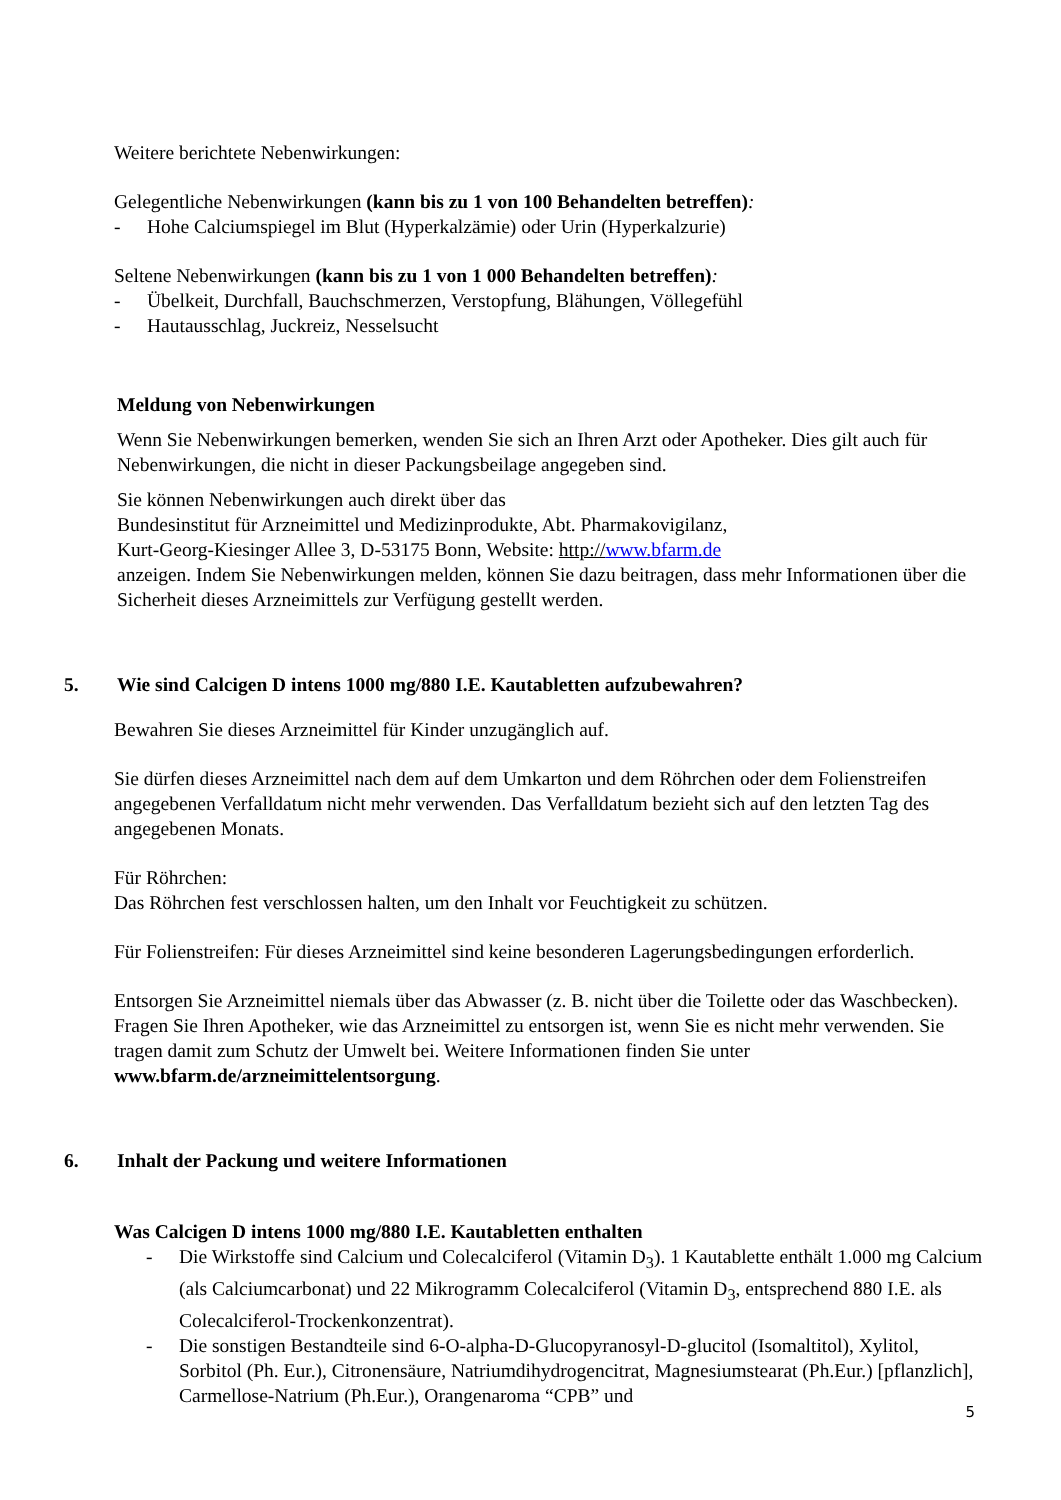Weitere berichtete Nebenwirkungen:
Gelegentliche Nebenwirkungen (kann bis zu 1 von 100 Behandelten betreffen):
- Hohe Calciumspiegel im Blut (Hyperkalzämie) oder Urin (Hyperkalzurie)
Seltene Nebenwirkungen (kann bis zu 1 von 1 000 Behandelten betreffen):
- Übelkeit, Durchfall, Bauchschmerzen, Verstopfung, Blähungen, Völlegefühl
- Hautausschlag, Juckreiz, Nesselsucht
Meldung von Nebenwirkungen
Wenn Sie Nebenwirkungen bemerken, wenden Sie sich an Ihren Arzt oder Apotheker. Dies gilt auch für Nebenwirkungen, die nicht in dieser Packungsbeilage angegeben sind.
Sie können Nebenwirkungen auch direkt über das
Bundesinstitut für Arzneimittel und Medizinprodukte, Abt. Pharmakovigilanz,
Kurt-Georg-Kiesinger Allee 3, D-53175 Bonn, Website: http://www.bfarm.de
anzeigen. Indem Sie Nebenwirkungen melden, können Sie dazu beitragen, dass mehr Informationen über die Sicherheit dieses Arzneimittels zur Verfügung gestellt werden.
5. Wie sind Calcigen D intens 1000 mg/880 I.E. Kautabletten aufzubewahren?
Bewahren Sie dieses Arzneimittel für Kinder unzugänglich auf.
Sie dürfen dieses Arzneimittel nach dem auf dem Umkarton und dem Röhrchen oder dem Folienstreifen angegebenen Verfalldatum nicht mehr verwenden. Das Verfalldatum bezieht sich auf den letzten Tag des angegebenen Monats.
Für Röhrchen:
Das Röhrchen fest verschlossen halten, um den Inhalt vor Feuchtigkeit zu schützen.
Für Folienstreifen: Für dieses Arzneimittel sind keine besonderen Lagerungsbedingungen erforderlich.
Entsorgen Sie Arzneimittel niemals über das Abwasser (z. B. nicht über die Toilette oder das Waschbecken). Fragen Sie Ihren Apotheker, wie das Arzneimittel zu entsorgen ist, wenn Sie es nicht mehr verwenden. Sie tragen damit zum Schutz der Umwelt bei. Weitere Informationen finden Sie unter www.bfarm.de/arzneimittelentsorgung.
6. Inhalt der Packung und weitere Informationen
Was Calcigen D intens 1000 mg/880 I.E. Kautabletten enthalten
- Die Wirkstoffe sind Calcium und Colecalciferol (Vitamin D<sub>3</sub>). 1 Kautablette enthält 1.000 mg Calcium (als Calciumcarbonat) und 22 Mikrogramm Colecalciferol (Vitamin D<sub>3</sub>, entsprechend 880 I.E. als Colecalciferol-Trockenkonzentrat).
- Die sonstigen Bestandteile sind 6-O-alpha-D-Glucopyranosyl-D-glucitol (Isomaltitol), Xylitol, Sorbitol (Ph. Eur.), Citronensäure, Natriumdihydrogencitrat, Magnesiumstearat (Ph.Eur.) [pflanzlich], Carmellose-Natrium (Ph.Eur.), Orangenaroma “CPB” und
5